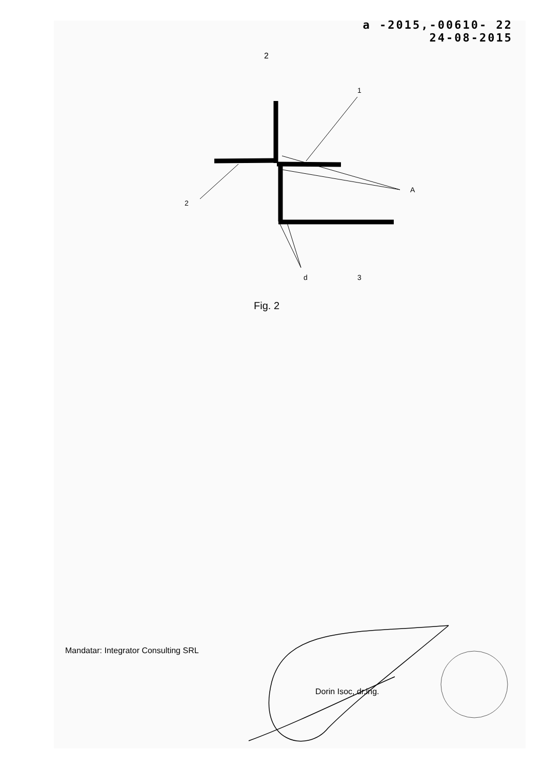a -2015,-00610- 22
24-08-2015
2
1
2
A
d 3
Fig. 2
Mandatar: Integrator Consulting SRL
Dorin Isoc, dr.ing.